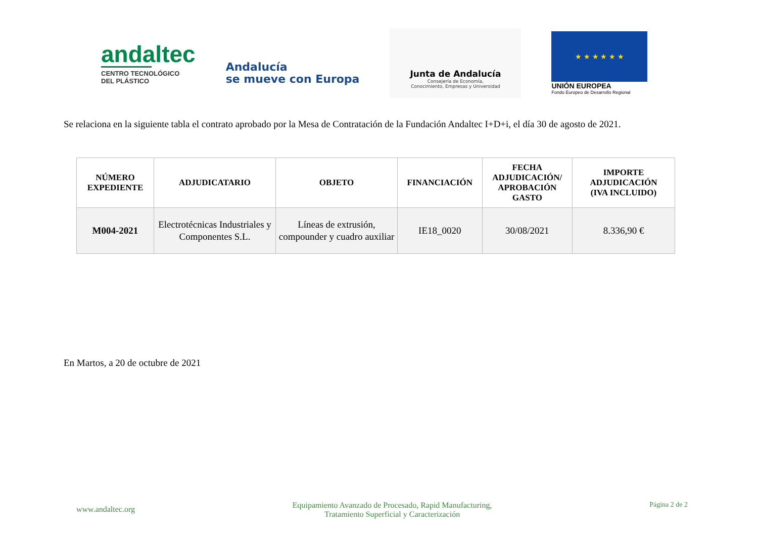andaltec
CENTRO TECNOLÓGICO
DEL PLÁSTICO
Andalucía
se mueve con Europa
Junta de Andalucía
Consejería de Economía,
Conocimiento, Empresas y Universidad
★ ★ ★ ★ ★ ★
UNIÓN EUROPEA
Fondo Europeo de Desarrollo Regional
Se relaciona en la siguiente tabla el contrato aprobado por la Mesa de Contratación de la Fundación Andaltec I+D+i, el día 30 de agosto de 2021.
| NÚMERO EXPEDIENTE | ADJUDICATARIO | OBJETO | FINANCIACIÓN | FECHA ADJUDICACIÓN/ APROBACIÓN GASTO | IMPORTE ADJUDICACIÓN (IVA INCLUIDO) |
| --- | --- | --- | --- | --- | --- |
| M004-2021 | Electrotécnicas Industriales y Componentes S.L. | Líneas de extrusión, compounder y cuadro auxiliar | IE18_0020 | 30/08/2021 | 8.336,90 € |
En Martos, a 20 de octubre de 2021
www.andaltec.org
Equipamiento Avanzado de Procesado, Rapid Manufacturing,
Tratamiento Superficial y Caracterización
Página 2 de 2